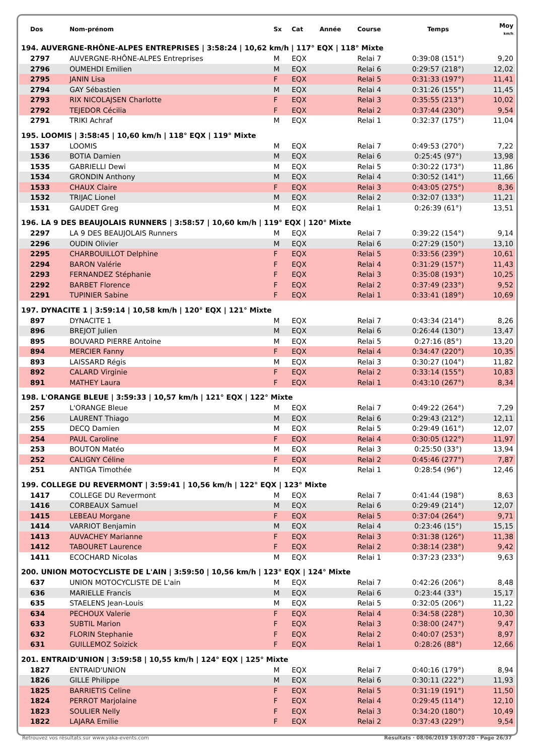| Dos | Nom-prénom | Sx | Cat | Année | Course | Temps | Moy km/h |
| --- | --- | --- | --- | --- | --- | --- | --- |
| 194. AUVERGNE-RHÔNE-ALPES ENTREPRISES / 3:58:24 / 10,62 km/h / 117° EQX / 118° Mixte | | | | | | | |
| 2797 | AUVERGNE-RHÔNE-ALPES Entreprises | M | EQX | | Relai 7 | 0:39:08 (151°) | 9,20 |
| 2796 | OUMEHDI Emilien | M | EQX | | Relai 6 | 0:29:57 (218°) | 12,02 |
| 2795 | JANIN Lisa | F | EQX | | Relai 5 | 0:31:33 (197°) | 11,41 |
| 2794 | GAY Sébastien | M | EQX | | Relai 4 | 0:31:26 (155°) | 11,45 |
| 2793 | RIX NICOLAJSEN Charlotte | F | EQX | | Relai 3 | 0:35:55 (213°) | 10,02 |
| 2792 | TEJEDOR Cécilia | F | EQX | | Relai 2 | 0:37:44 (230°) | 9,54 |
| 2791 | TRIKI Achraf | M | EQX | | Relai 1 | 0:32:37 (175°) | 11,04 |
| 195. LOOMIS / 3:58:45 / 10,60 km/h / 118° EQX / 119° Mixte | | | | | | | |
| 1537 | LOOMIS | M | EQX | | Relai 7 | 0:49:53 (270°) | 7,22 |
| 1536 | BOTIA Damien | M | EQX | | Relai 6 | 0:25:45 (97°) | 13,98 |
| 1535 | GABRIELLI Dewi | M | EQX | | Relai 5 | 0:30:22 (173°) | 11,86 |
| 1534 | GRONDIN Anthony | M | EQX | | Relai 4 | 0:30:52 (141°) | 11,66 |
| 1533 | CHAUX Claire | F | EQX | | Relai 3 | 0:43:05 (275°) | 8,36 |
| 1532 | TRIJAC Lionel | M | EQX | | Relai 2 | 0:32:07 (133°) | 11,21 |
| 1531 | GAUDET Greg | M | EQX | | Relai 1 | 0:26:39 (61°) | 13,51 |
| 196. LA 9 DES BEAUJOLAIS RUNNERS / 3:58:57 / 10,60 km/h / 119° EQX / 120° Mixte | | | | | | | |
| 2297 | LA 9 DES BEAUJOLAIS Runners | M | EQX | | Relai 7 | 0:39:22 (154°) | 9,14 |
| 2296 | OUDIN Olivier | M | EQX | | Relai 6 | 0:27:29 (150°) | 13,10 |
| 2295 | CHARBOUILLOT Delphine | F | EQX | | Relai 5 | 0:33:56 (239°) | 10,61 |
| 2294 | BARON Valérie | F | EQX | | Relai 4 | 0:31:29 (157°) | 11,43 |
| 2293 | FERNANDEZ Stéphanie | F | EQX | | Relai 3 | 0:35:08 (193°) | 10,25 |
| 2292 | BARBET Florence | F | EQX | | Relai 2 | 0:37:49 (233°) | 9,52 |
| 2291 | TUPINIER Sabine | F | EQX | | Relai 1 | 0:33:41 (189°) | 10,69 |
| 197. DYNACITE 1 / 3:59:14 / 10,58 km/h / 120° EQX / 121° Mixte | | | | | | | |
| 897 | DYNACITE 1 | M | EQX | | Relai 7 | 0:43:34 (214°) | 8,26 |
| 896 | BREJOT Julien | M | EQX | | Relai 6 | 0:26:44 (130°) | 13,47 |
| 895 | BOUVARD PIERRE Antoine | M | EQX | | Relai 5 | 0:27:16 (85°) | 13,20 |
| 894 | MERCIER Fanny | F | EQX | | Relai 4 | 0:34:47 (220°) | 10,35 |
| 893 | LAISSARD Régis | M | EQX | | Relai 3 | 0:30:27 (104°) | 11,82 |
| 892 | CALARD Virginie | F | EQX | | Relai 2 | 0:33:14 (155°) | 10,83 |
| 891 | MATHEY Laura | F | EQX | | Relai 1 | 0:43:10 (267°) | 8,34 |
| 198. L'ORANGE BLEUE / 3:59:33 / 10,57 km/h / 121° EQX / 122° Mixte | | | | | | | |
| 257 | L'ORANGE Bleue | M | EQX | | Relai 7 | 0:49:22 (264°) | 7,29 |
| 256 | LAURENT Thiago | M | EQX | | Relai 6 | 0:29:43 (212°) | 12,11 |
| 255 | DECQ Damien | M | EQX | | Relai 5 | 0:29:49 (161°) | 12,07 |
| 254 | PAUL Caroline | F | EQX | | Relai 4 | 0:30:05 (122°) | 11,97 |
| 253 | BOUTON Matéo | M | EQX | | Relai 3 | 0:25:50 (33°) | 13,94 |
| 252 | CALIGNY Céline | F | EQX | | Relai 2 | 0:45:46 (277°) | 7,87 |
| 251 | ANTIGA Timothée | M | EQX | | Relai 1 | 0:28:54 (96°) | 12,46 |
| 199. COLLEGE DU REVERMONT / 3:59:41 / 10,56 km/h / 122° EQX / 123° Mixte | | | | | | | |
| 1417 | COLLEGE DU Revermont | M | EQX | | Relai 7 | 0:41:44 (198°) | 8,63 |
| 1416 | CORBEAUX Samuel | M | EQX | | Relai 6 | 0:29:49 (214°) | 12,07 |
| 1415 | LEBEAU Morgane | F | EQX | | Relai 5 | 0:37:04 (264°) | 9,71 |
| 1414 | VARRIOT Benjamin | M | EQX | | Relai 4 | 0:23:46 (15°) | 15,15 |
| 1413 | AUVACHEY Marianne | F | EQX | | Relai 3 | 0:31:38 (126°) | 11,38 |
| 1412 | TABOURET Laurence | F | EQX | | Relai 2 | 0:38:14 (238°) | 9,42 |
| 1411 | ECOCHARD Nicolas | M | EQX | | Relai 1 | 0:37:23 (233°) | 9,63 |
| 200. UNION MOTOCYCLISTE DE L'AIN / 3:59:50 / 10,56 km/h / 123° EQX / 124° Mixte | | | | | | | |
| 637 | UNION MOTOCYCLISTE DE L'ain | M | EQX | | Relai 7 | 0:42:26 (206°) | 8,48 |
| 636 | MARIELLE Francis | M | EQX | | Relai 6 | 0:23:44 (33°) | 15,17 |
| 635 | STAELENS Jean-Louis | M | EQX | | Relai 5 | 0:32:05 (206°) | 11,22 |
| 634 | PECHOUX Valerie | F | EQX | | Relai 4 | 0:34:58 (228°) | 10,30 |
| 633 | SUBTIL Marion | F | EQX | | Relai 3 | 0:38:00 (247°) | 9,47 |
| 632 | FLORIN Stephanie | F | EQX | | Relai 2 | 0:40:07 (253°) | 8,97 |
| 631 | GUILLEMOZ Soizick | F | EQX | | Relai 1 | 0:28:26 (88°) | 12,66 |
| 201. ENTRAID'UNION / 3:59:58 / 10,55 km/h / 124° EQX / 125° Mixte | | | | | | | |
| 1827 | ENTRAID'UNION | M | EQX | | Relai 7 | 0:40:16 (179°) | 8,94 |
| 1826 | GILLE Philippe | M | EQX | | Relai 6 | 0:30:11 (222°) | 11,93 |
| 1825 | BARRIETIS Celine | F | EQX | | Relai 5 | 0:31:19 (191°) | 11,50 |
| 1824 | PERROT Marjolaine | F | EQX | | Relai 4 | 0:29:45 (114°) | 12,10 |
| 1823 | SOULIER Nelly | F | EQX | | Relai 3 | 0:34:20 (180°) | 10,49 |
| 1822 | LAJARA Emilie | F | EQX | | Relai 2 | 0:37:43 (229°) | 9,54 |
Retrouvez vos résultats sur www.yaka-events.com Résultats · 08/06/2019 19:07:20 · Page 26/37